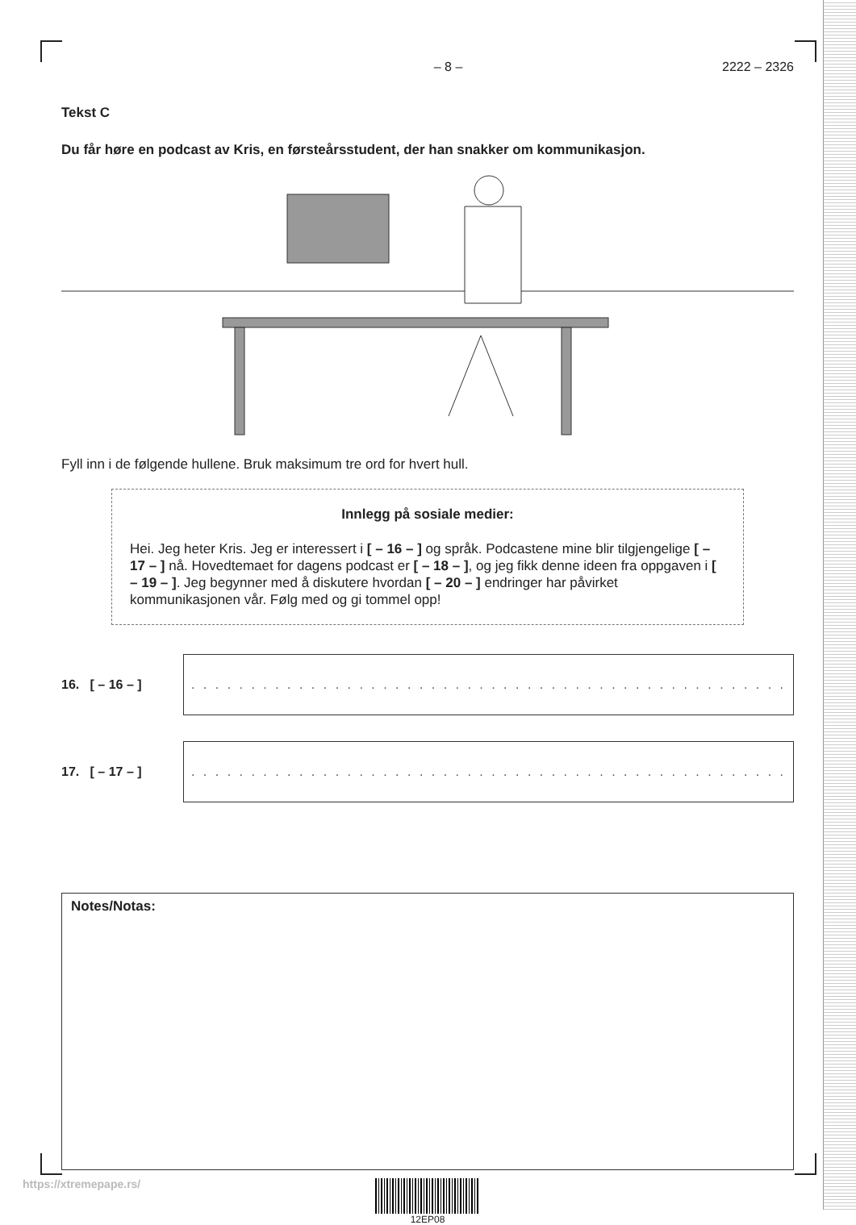– 8 – 2222 – 2326
Tekst C
Du får høre en podcast av Kris, en førsteårsstudent, der han snakker om kommunikasjon.
Fyll inn i de følgende hullene. Bruk maksimum tre ord for hvert hull.
Innlegg på sosiale medier:
Hei. Jeg heter Kris. Jeg er interessert i [ – 16 – ] og språk. Podcastene mine blir tilgjengelige [ – 17 – ] nå. Hovedtemaet for dagens podcast er [ – 18 – ], og jeg fikk denne ideen fra oppgaven i [ – 19 – ]. Jeg begynner med å diskutere hvordan [ – 20 – ] endringer har påvirket kommunikasjonen vår. Følg med og gi tommel opp!
16. [ – 16 – ]
. . . . . . . . . . . . . . . . . . . . . . . . . . . . . . . . . . . . . . . . . . . . . . . . . .
17. [ – 17 – ]
. . . . . . . . . . . . . . . . . . . . . . . . . . . . . . . . . . . . . . . . . . . . . . . . . .
Notes/Notas:
12EP08
https://xtremepape.rs/